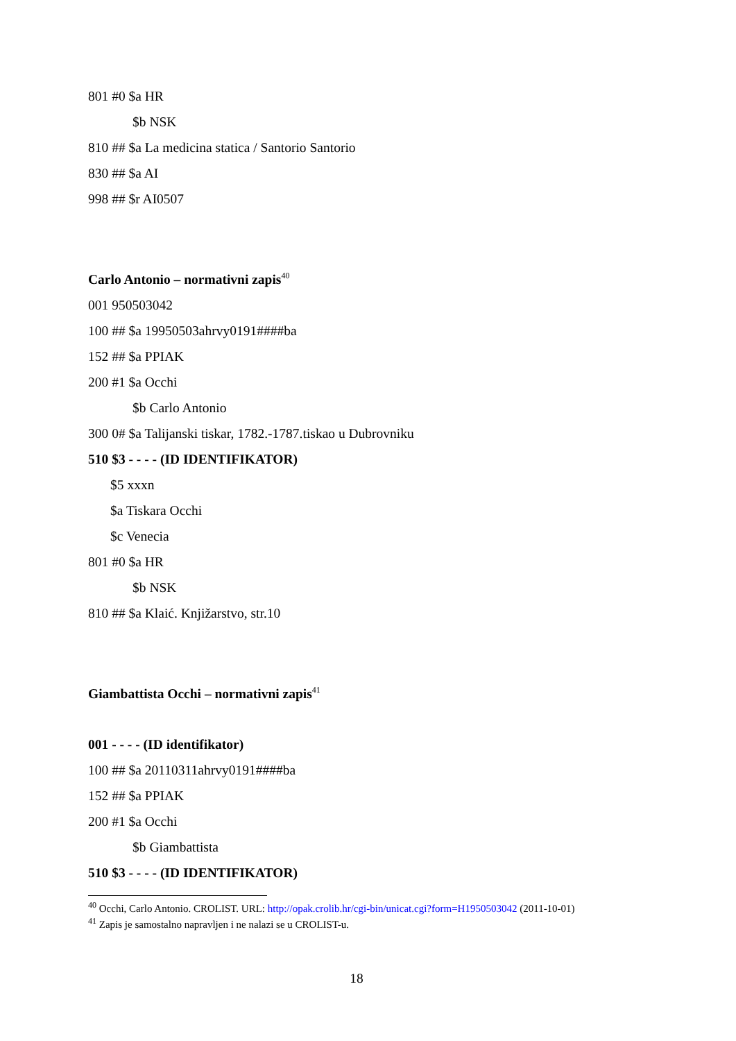801 #0 $a HR
$b NSK
810 ## $a La medicina statica / Santorio Santorio
830 ## $a AI
998 ## $r AI0507
Carlo Antonio – normativni zapis<sup>40</sup>
001 950503042
100 ## $a 19950503ahrvy0191####ba
152 ## $a PPIAK
200 #1 $a Occhi
$b Carlo Antonio
300 0# $a Talijanski tiskar, 1782.-1787.tiskao u Dubrovniku
510 $3 - - - - (ID IDENTIFIKATOR)
$5 xxxn
$a Tiskara Occhi
$c Venecia
801 #0 $a HR
$b NSK
810 ## $a Klaić. Knjižarstvo, str.10
Giambattista Occhi – normativni zapis<sup>41</sup>
001 - - - - (ID identifikator)
100 ## $a 20110311ahrvy0191####ba
152 ## $a PPIAK
200 #1 $a Occhi
$b Giambattista
510 $3 - - - - (ID IDENTIFIKATOR)
<sup>40</sup> Occhi, Carlo Antonio. CROLIST. URL: http://opak.crolib.hr/cgi-bin/unicat.cgi?form=H1950503042 (2011-10-01)
<sup>41</sup> Zapis je samostalno napravljen i ne nalazi se u CROLIST-u.
18